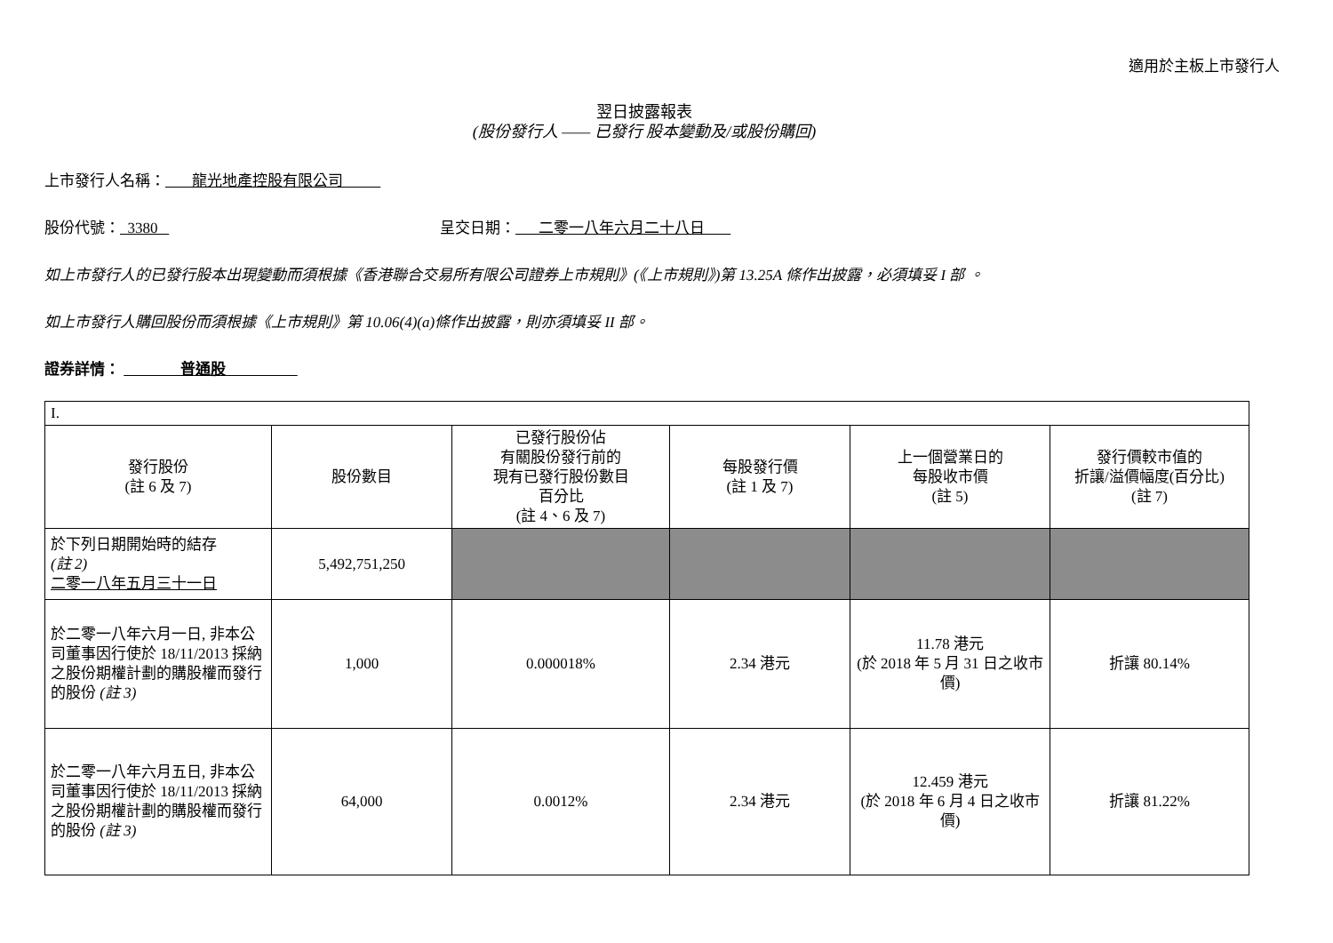適用於主板上市發行人
翌日披露報表
(股份發行人 —— 已發行 股本變動及/或股份購回)
上市發行人名稱： 龍光地產控股有限公司
股份代號： 3380 呈交日期： 二零一八年六月二十八日
如上市發行人的已發行股本出現變動而須根據《香港聯合交易所有限公司證券上市規則》(《上市規則》)第 13.25A 條作出披露，必須填妥 I 部 。
如上市發行人購回股份而須根據《上市規則》第 10.06(4)(a)條作出披露，則亦須填妥 II 部。
證券詳情： 普通股
| I. | | | | | |
| 發行股份 (註 6 及 7) | 股份數目 | 已發行股份佔 有關股份發行前的 現有已發行股份數目 百分比 (註 4、6 及 7) | 每股發行價 (註 1 及 7) | 上一個營業日的 每股收市價 (註 5) | 發行價較市值的 折讓/溢價幅度(百分比) (註 7) |
| 於下列日期開始時的結存 (註 2) 二零一八年五月三十一日 | 5,492,751,250 | | | | |
| 於二零一八年六月一日, 非本公司董事因行使於 18/11/2013 採納之股份期權計劃的購股權而發行的股份 (註 3) | 1,000 | 0.000018% | 2.34 港元 | 11.78 港元 (於 2018 年 5 月 31 日之收市價) | 折讓 80.14% |
| 於二零一八年六月五日, 非本公司董事因行使於 18/11/2013 採納之股份期權計劃的購股權而發行的股份 (註 3) | 64,000 | 0.0012% | 2.34 港元 | 12.459 港元 (於 2018 年 6 月 4 日之收市價) | 折讓 81.22% |